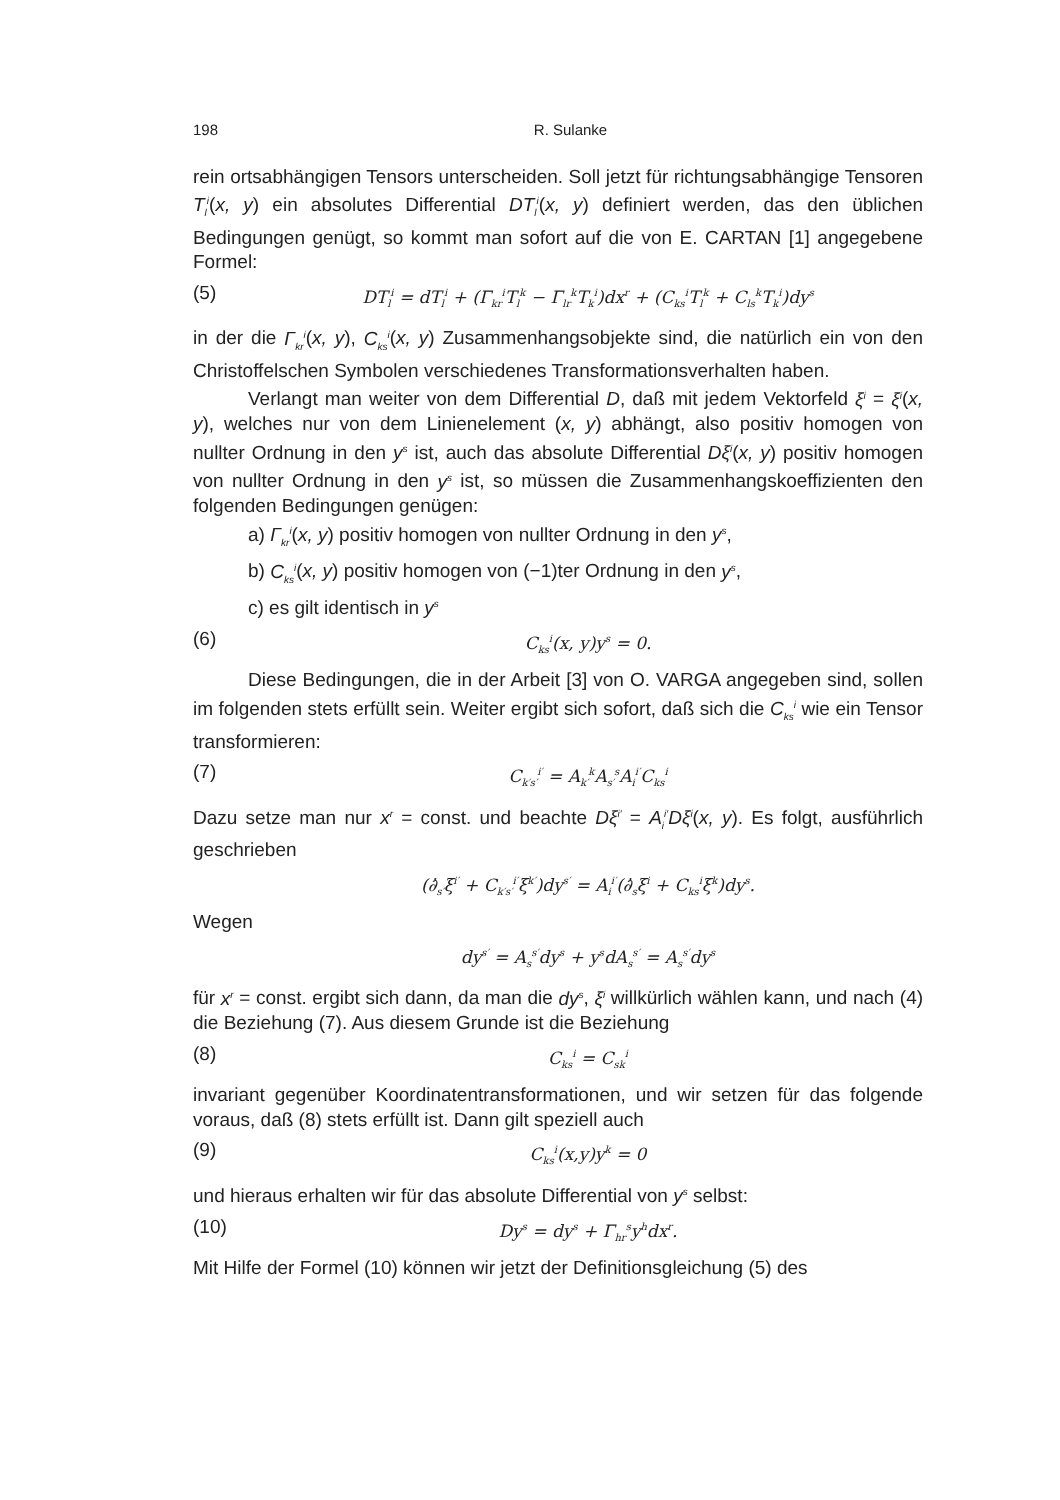198 R. Sulanke
rein ortsabhängigen Tensors unterscheiden. Soll jetzt für richtungsabhängige Tensoren T<sub>l</sub><sup>i</sup>(x, y) ein absolutes Differential DT<sub>l</sub><sup>i</sup>(x, y) definiert werden, das den üblichen Bedingungen genügt, so kommt man sofort auf die von E. CARTAN [1] angegebene Formel:
(5) DT<sub>l</sub><sup>i</sup> = dT<sub>l</sub><sup>i</sup> + (Γ<sub>kr</sub><sup>i</sup>T<sub>l</sub><sup>k</sup> − Γ<sub>lr</sub><sup>k</sup>T<sub>k</sub><sup>i</sup>)dx<sup>r</sup> + (C<sub>ks</sub><sup>i</sup>T<sub>l</sub><sup>k</sup> + C<sub>ls</sub><sup>k</sup>T<sub>k</sub><sup>i</sup>)dy<sup>s</sup>
in der die Γ<sub>kr</sub><sup>i</sup>(x, y), C<sub>ks</sub><sup>i</sup>(x, y) Zusammenhangsobjekte sind, die natürlich ein von den Christoffelschen Symbolen verschiedenes Transformationsverhalten haben.
Verlangt man weiter von dem Differential D, daß mit jedem Vektorfeld ξ<sup>i</sup> = ξ<sup>i</sup>(x, y), welches nur von dem Linienelement (x, y) abhängt, also positiv homogen von nullter Ordnung in den y<sup>s</sup> ist, auch das absolute Differential Dξ<sup>i</sup>(x, y) positiv homogen von nullter Ordnung in den y<sup>s</sup> ist, so müssen die Zusammenhangskoeffizienten den folgenden Bedingungen genügen:
a) Γ<sub>kr</sub><sup>i</sup>(x, y) positiv homogen von nullter Ordnung in den y<sup>s</sup>,
b) C<sub>ks</sub><sup>i</sup>(x, y) positiv homogen von (−1)ter Ordnung in den y<sup>s</sup>,
c) es gilt identisch in y<sup>s</sup>
(6) C<sub>ks</sub><sup>i</sup>(x, y)y<sup>s</sup> = 0.
Diese Bedingungen, die in der Arbeit [3] von O. VARGA angegeben sind, sollen im folgenden stets erfüllt sein. Weiter ergibt sich sofort, daß sich die C<sub>ks</sub><sup>i</sup> wie ein Tensor transformieren:
(7) C<sub>k′s′</sub><sup>i′</sup> = A<sub>k′</sub><sup>k</sup>A<sub>s′</sub><sup>s</sup>A<sub>i</sub><sup>i′</sup>C<sub>ks</sub><sup>i</sup>
Dazu setze man nur x<sup>r</sup> = const. und beachte Dξ<sup>i′</sup> = A<sub>i</sub><sup>i′</sup>Dξ<sup>i</sup>(x, y). Es folgt, ausführlich geschrieben
(∂̇<sub>s′</sub>ξ<sup>i′</sup> + C<sub>k′s′</sub><sup>i′</sup>ξ<sup>k′</sup>)dy<sup>s′</sup> = A<sub>i</sub><sup>i′</sup>(∂̇<sub>s</sub>ξ<sup>i</sup> + C<sub>ks</sub><sup>i</sup>ξ<sup>k</sup>)dy<sup>s</sup>.
Wegen
dy<sup>s′</sup> = A<sub>s</sub><sup>s′</sup>dy<sup>s</sup> + y<sup>s</sup>dA<sub>s</sub><sup>s′</sup> = A<sub>s</sub><sup>s′</sup>dy<sup>s</sup>
für x<sup>r</sup> = const. ergibt sich dann, da man die dy<sup>s</sup>, ξ<sup>i</sup> willkürlich wählen kann, und nach (4) die Beziehung (7). Aus diesem Grunde ist die Beziehung
(8) C<sub>ks</sub><sup>i</sup> = C<sub>sk</sub><sup>i</sup>
invariant gegenüber Koordinatentransformationen, und wir setzen für das folgende voraus, daß (8) stets erfüllt ist. Dann gilt speziell auch
(9) C<sub>ks</sub><sup>i</sup>(x,y)y<sup>k</sup> = 0
und hieraus erhalten wir für das absolute Differential von y<sup>s</sup> selbst:
(10) Dy<sup>s</sup> = dy<sup>s</sup> + Γ<sub>hr</sub><sup>s</sup>y<sup>h</sup>dx<sup>r</sup>.
Mit Hilfe der Formel (10) können wir jetzt der Definitionsgleichung (5) des